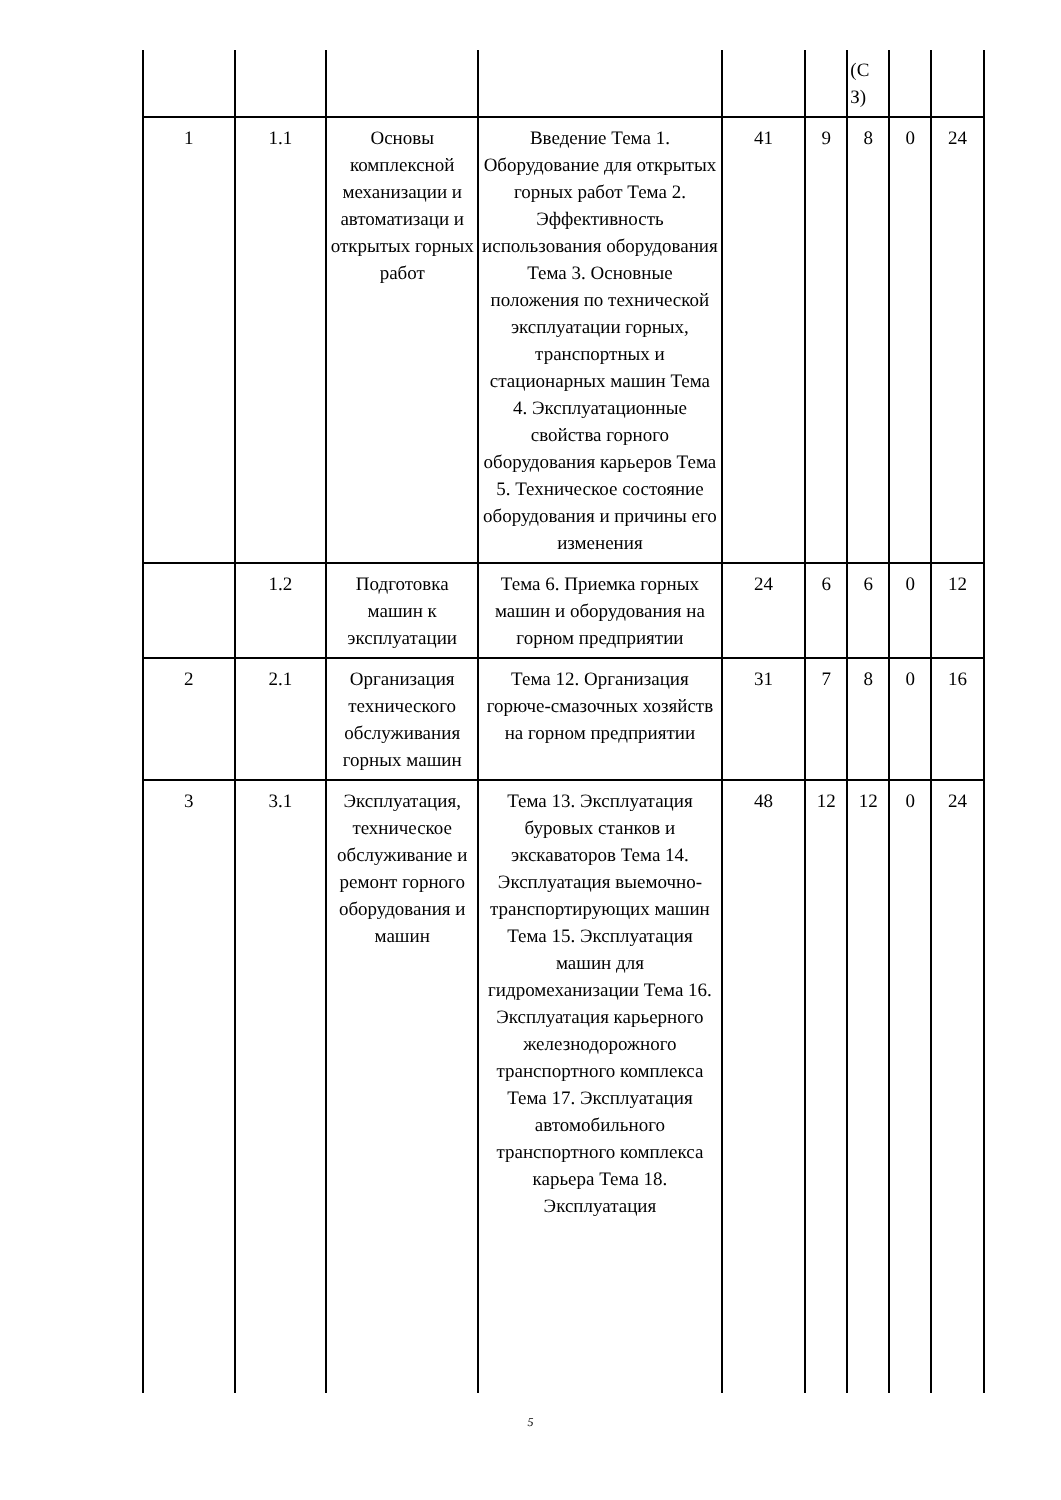| | | | | | | (С З) | | |
| 1 | 1.1 | Основы комплексной механизации и автоматизаци и открытых горных работ | Введение Тема 1. Оборудование для открытых горных работ Тема 2. Эффективность использования оборудования Тема 3. Основные положения по технической эксплуатации горных, транспортных и стационарных машин Тема 4. Эксплуатационные свойства горного оборудования карьеров Тема 5. Техническое состояние оборудования и причины его изменения | 41 | 9 | 8 | 0 | 24 |
| | 1.2 | Подготовка машин к эксплуатации | Тема 6. Приемка горных машин и оборудования на горном предприятии | 24 | 6 | 6 | 0 | 12 |
| 2 | 2.1 | Организация технического обслуживания горных машин | Тема 12. Организация горюче-смазочных хозяйств на горном предприятии | 31 | 7 | 8 | 0 | 16 |
| 3 | 3.1 | Эксплуатация, техническое обслуживание и ремонт горного оборудования и машин | Тема 13. Эксплуатация буровых станков и экскаваторов Тема 14. Эксплуатация выемочно-транспортирующих машин Тема 15. Эксплуатация машин для гидромеханизации Тема 16. Эксплуатация карьерного железнодорожного транспортного комплекса Тема 17. Эксплуатация автомобильного транспортного комплекса карьера Тема 18. Эксплуатация | 48 | 12 | 12 | 0 | 24 |
5